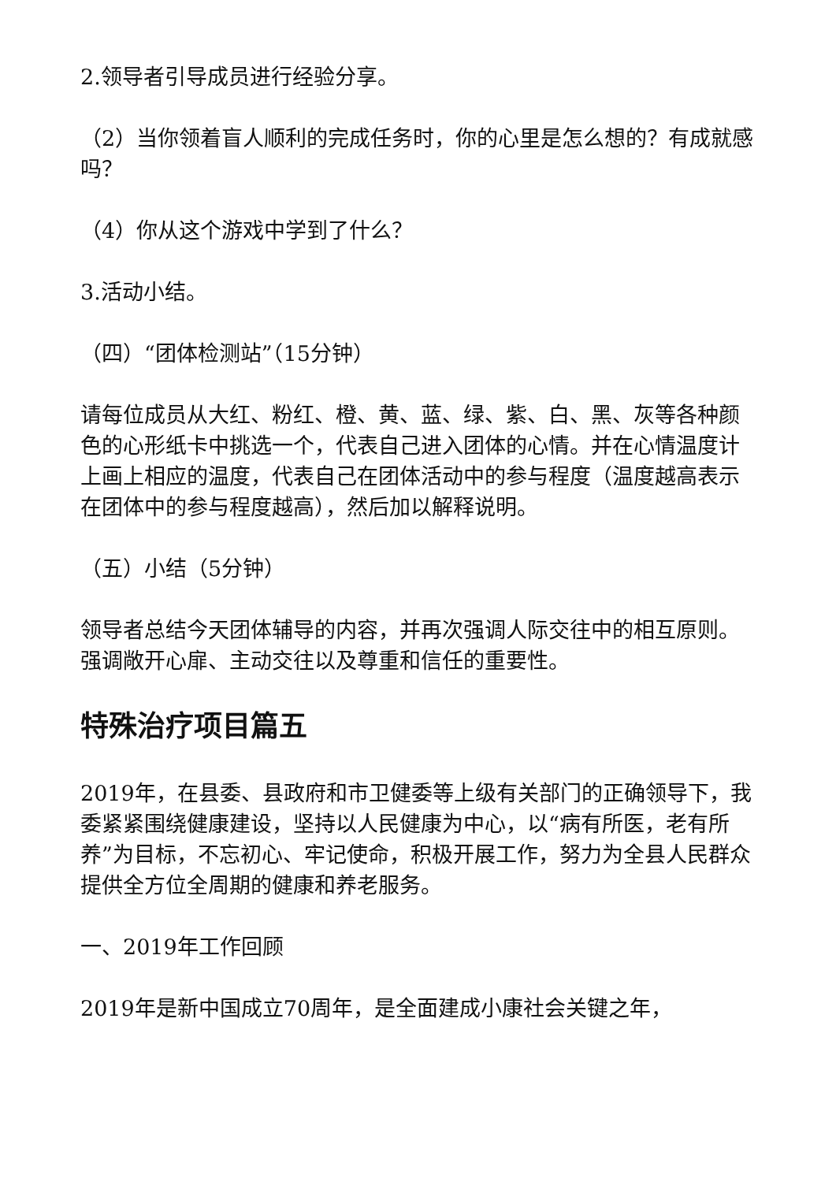2.领导者引导成员进行经验分享。
（2）当你领着盲人顺利的完成任务时，你的心里是怎么想的？有成就感吗？
（4）你从这个游戏中学到了什么？
3.活动小结。
（四）“团体检测站”（15分钟）
请每位成员从大红、粉红、橙、黄、蓝、绿、紫、白、黑、灰等各种颜色的心形纸卡中挑选一个，代表自己进入团体的心情。并在心情温度计上画上相应的温度，代表自己在团体活动中的参与程度（温度越高表示在团体中的参与程度越高），然后加以解释说明。
（五）小结（5分钟）
领导者总结今天团体辅导的内容，并再次强调人际交往中的相互原则。强调敞开心扉、主动交往以及尊重和信任的重要性。
特殊治疗项目篇五
2019年，在县委、县政府和市卫健委等上级有关部门的正确领导下，我委紧紧围绕健康建设，坚持以人民健康为中心，以“病有所医，老有所养”为目标，不忘初心、牢记使命，积极开展工作，努力为全县人民群众提供全方位全周期的健康和养老服务。
一、2019年工作回顾
2019年是新中国成立70周年，是全面建成小康社会关键之年，